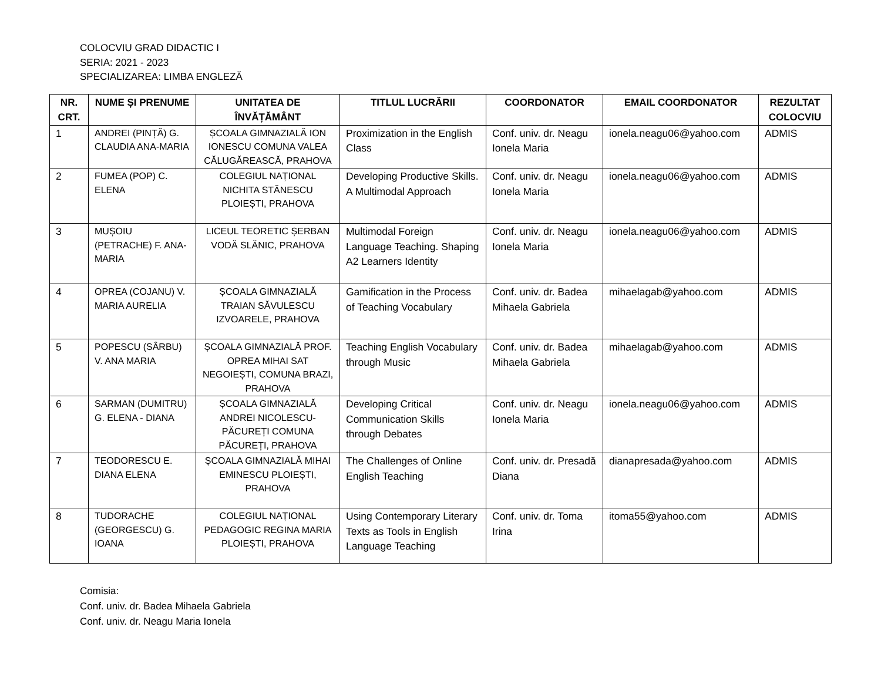COLOCVIU GRAD DIDACTIC I
SERIA: 2021 - 2023
SPECIALIZAREA: LIMBA ENGLEZĂ
| NR. CRT. | NUME ȘI PRENUME | UNITATEA DE ÎNVĂȚĂMÂNT | TITLUL LUCRĂRII | COORDONATOR | EMAIL COORDONATOR | REZULTAT COLOCVIU |
| --- | --- | --- | --- | --- | --- | --- |
| 1 | ANDREI (PINȚĂ) G. CLAUDIA ANA-MARIA | ȘCOALA GIMNAZIALĂ ION IONESCU COMUNA VALEA CĂLUGĂREASCĂ, PRAHOVA | Proximization in the English Class | Conf. univ. dr. Neagu Ionela Maria | ionela.neagu06@yahoo.com | ADMIS |
| 2 | FUMEA (POP) C. ELENA | COLEGIUL NAȚIONAL NICHITA STĂNESCU PLOIEȘTI, PRAHOVA | Developing Productive Skills. A Multimodal Approach | Conf. univ. dr. Neagu Ionela Maria | ionela.neagu06@yahoo.com | ADMIS |
| 3 | MUȘOIU (PETRACHE) F. ANA-MARIA | LICEUL TEORETIC ȘERBAN VODĂ SLĂNIC, PRAHOVA | Multimodal Foreign Language Teaching. Shaping A2 Learners Identity | Conf. univ. dr. Neagu Ionela Maria | ionela.neagu06@yahoo.com | ADMIS |
| 4 | OPREA (COJANU) V. MARIA AURELIA | ȘCOALA GIMNAZIALĂ TRAIAN SĂVULESCU IZVOARELE, PRAHOVA | Gamification in the Process of Teaching Vocabulary | Conf. univ. dr. Badea Mihaela Gabriela | mihaelagab@yahoo.com | ADMIS |
| 5 | POPESCU (SÂRBU) V. ANA MARIA | ȘCOALA GIMNAZIALĂ PROF. OPREA MIHAI SAT NEGOIEȘTI, COMUNA BRAZI, PRAHOVA | Teaching English Vocabulary through Music | Conf. univ. dr. Badea Mihaela Gabriela | mihaelagab@yahoo.com | ADMIS |
| 6 | SARMAN (DUMITRU) G. ELENA - DIANA | ȘCOALA GIMNAZIALĂ ANDREI NICOLESCU-PĂCUREȚI COMUNA PĂCUREȚI, PRAHOVA | Developing Critical Communication Skills through Debates | Conf. univ. dr. Neagu Ionela Maria | ionela.neagu06@yahoo.com | ADMIS |
| 7 | TEODORESCU E. DIANA ELENA | ȘCOALA GIMNAZIALĂ MIHAI EMINESCU PLOIEȘTI, PRAHOVA | The Challenges of Online English Teaching | Conf. univ. dr. Presadă Diana | dianapresada@yahoo.com | ADMIS |
| 8 | TUDORACHE (GEORGESCU) G. IOANA | COLEGIUL NAȚIONAL PEDAGOGIC REGINA MARIA PLOIEȘTI, PRAHOVA | Using Contemporary Literary Texts as Tools in English Language Teaching | Conf. univ. dr. Toma Irina | itoma55@yahoo.com | ADMIS |
Comisia:
Conf. univ. dr. Badea Mihaela Gabriela
Conf. univ. dr. Neagu Maria Ionela